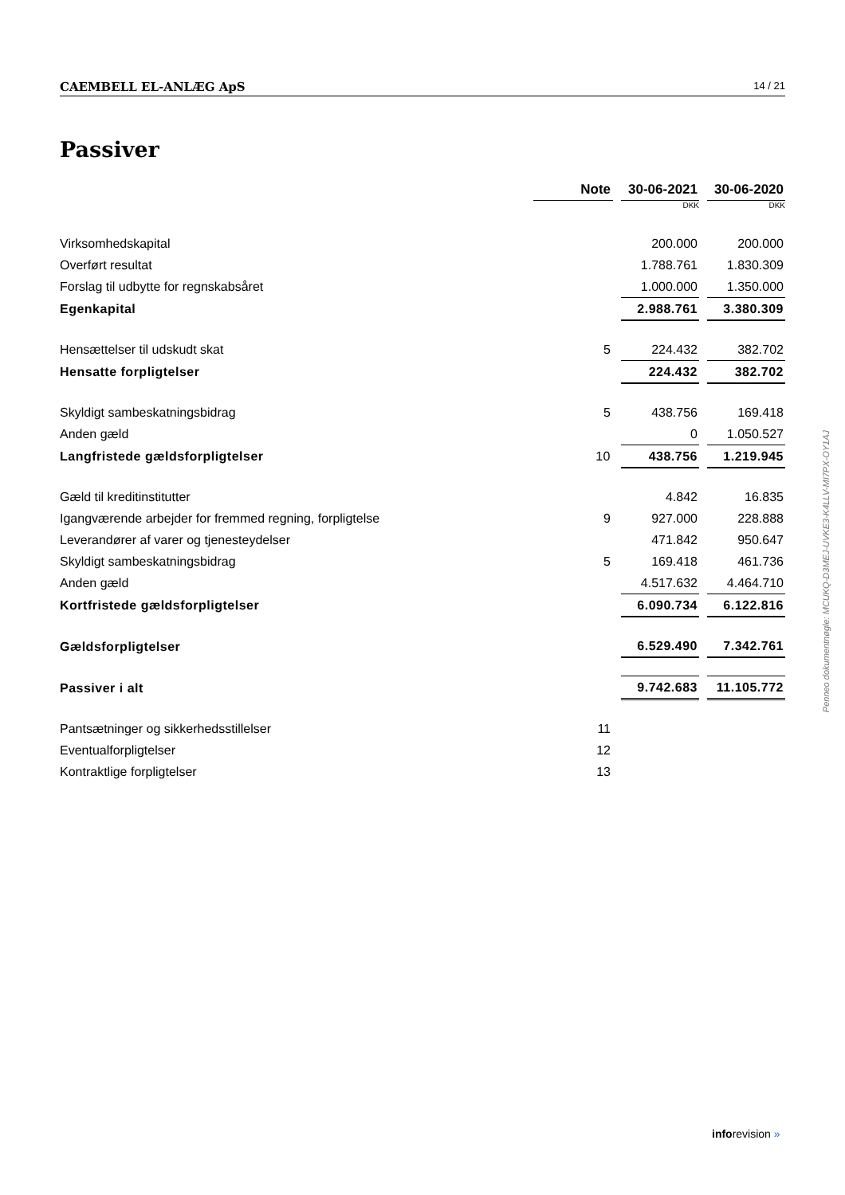CAEMBELL EL-ANLÆG ApS 14 / 21
Passiver
| | Note | | 30-06-2021 | | 30-06-2020 |
| | | | DKK | | DKK |
| Virksomhedskapital | | | 200.000 | | 200.000 |
| Overført resultat | | | 1.788.761 | | 1.830.309 |
| Forslag til udbytte for regnskabsåret | | | 1.000.000 | | 1.350.000 |
| Egenkapital | | | 2.988.761 | | 3.380.309 |
| Hensættelser til udskudt skat | 5 | | 224.432 | | 382.702 |
| Hensatte forpligtelser | | | 224.432 | | 382.702 |
| Skyldigt sambeskatningsbidrag | 5 | | 438.756 | | 169.418 |
| Anden gæld | | | 0 | | 1.050.527 |
| Langfristede gældsforpligtelser | 10 | | 438.756 | | 1.219.945 |
| Gæld til kreditinstitutter | | | 4.842 | | 16.835 |
| Igangværende arbejder for fremmed regning, forpligtelse | 9 | | 927.000 | | 228.888 |
| Leverandører af varer og tjenesteydelser | | | 471.842 | | 950.647 |
| Skyldigt sambeskatningsbidrag | 5 | | 169.418 | | 461.736 |
| Anden gæld | | | 4.517.632 | | 4.464.710 |
| Kortfristede gældsforpligtelser | | | 6.090.734 | | 6.122.816 |
| Gældsforpligtelser | | | 6.529.490 | | 7.342.761 |
| Passiver i alt | | | 9.742.683 | | 11.105.772 |
| Pantsætninger og sikkerhedsstillelser | 11 | | | | |
| Eventualforpligtelser | 12 | | | | |
| Kontraktlige forpligtelser | 13 | | | | |
Penneo dokumentnøgle: MCUKQ-D3MEJ-UVKE3-K4LLV-MI7PX-OY1AJ
inforevision »